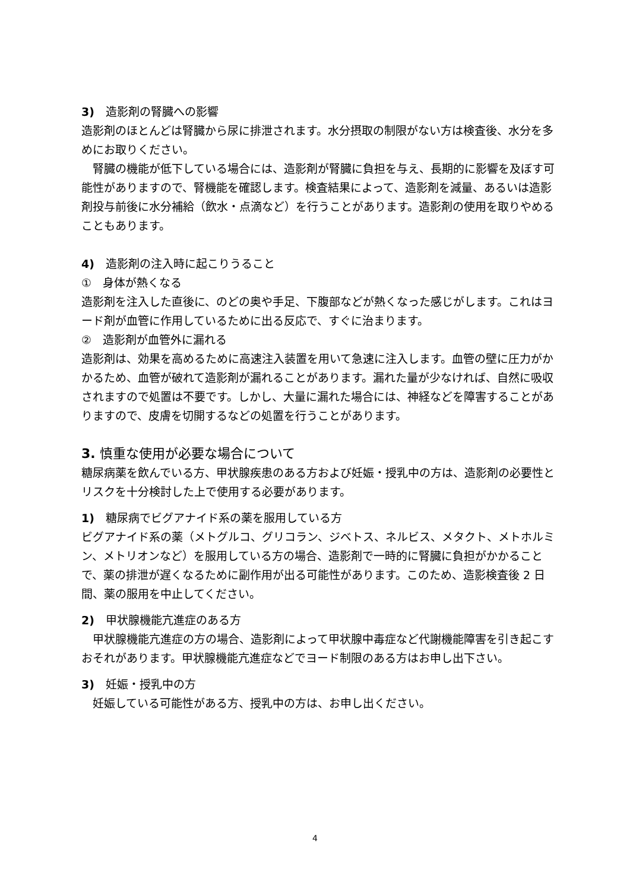3)　造影剤の腎臓への影響
造影剤のほとんどは腎臓から尿に排泄されます。水分摂取の制限がない方は検査後、水分を多めにお取りください。
　腎臓の機能が低下している場合には、造影剤が腎臓に負担を与え、長期的に影響を及ぼす可能性がありますので、腎機能を確認します。検査結果によって、造影剤を減量、あるいは造影剤投与前後に水分補給（飲水・点滴など）を行うことがあります。造影剤の使用を取りやめることもあります。
4)　造影剤の注入時に起こりうること
①　身体が熱くなる
造影剤を注入した直後に、のどの奥や手足、下腹部などが熱くなった感じがします。これはヨード剤が血管に作用しているために出る反応で、すぐに治まります。
②　造影剤が血管外に漏れる
造影剤は、効果を高めるために高速注入装置を用いて急速に注入します。血管の壁に圧力がかかるため、血管が破れて造影剤が漏れることがあります。漏れた量が少なければ、自然に吸収されますので処置は不要です。しかし、大量に漏れた場合には、神経などを障害することがありますので、皮膚を切開するなどの処置を行うことがあります。
3. 慎重な使用が必要な場合について
糖尿病薬を飲んでいる方、甲状腺疾患のある方および妊娠・授乳中の方は、造影剤の必要性とリスクを十分検討した上で使用する必要があります。
1)　糖尿病でビグアナイド系の薬を服用している方
ビグアナイド系の薬（メトグルコ、グリコラン、ジベトス、ネルビス、メタクト、メトホルミン、メトリオンなど）を服用している方の場合、造影剤で一時的に腎臓に負担がかかることで、薬の排泄が遅くなるために副作用が出る可能性があります。このため、造影検査後 2 日間、薬の服用を中止してください。
2)　甲状腺機能亢進症のある方
　甲状腺機能亢進症の方の場合、造影剤によって甲状腺中毒症など代謝機能障害を引き起こすおそれがあります。甲状腺機能亢進症などでヨード制限のある方はお申し出下さい。
3)　妊娠・授乳中の方
　妊娠している可能性がある方、授乳中の方は、お申し出ください。
4